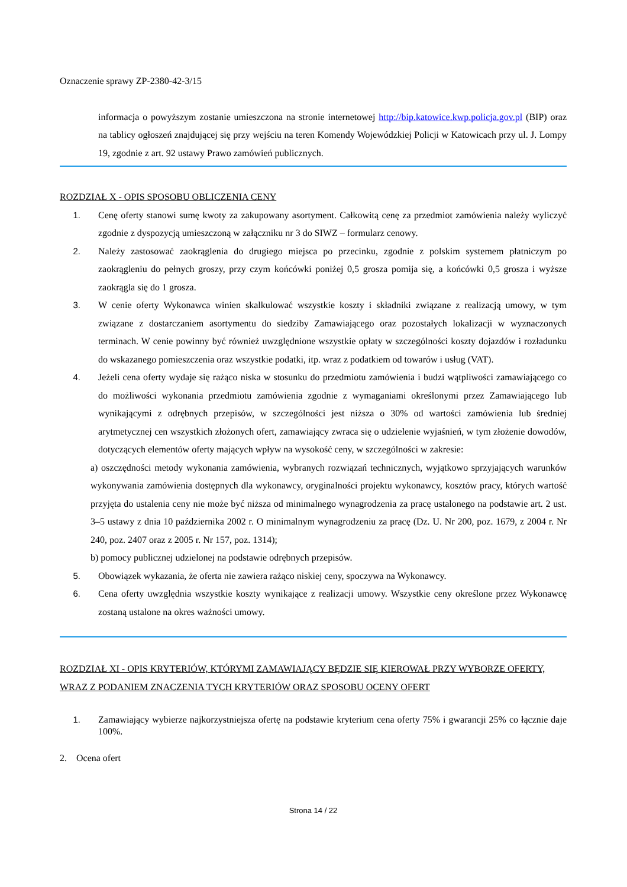Oznaczenie sprawy ZP-2380-42-3/15
informacja o powyższym zostanie umieszczona na stronie internetowej http://bip.katowice.kwp.policja.gov.pl (BIP) oraz na tablicy ogłoszeń znajdującej się przy wejściu na teren Komendy Wojewódzkiej Policji w Katowicach przy ul. J. Lompy 19, zgodnie z art. 92 ustawy Prawo zamówień publicznych.
ROZDZIAŁ X - OPIS SPOSOBU OBLICZENIA CENY
1. Cenę oferty stanowi sumę kwoty za zakupowany asortyment. Całkowitą cenę za przedmiot zamówienia należy wyliczyć zgodnie z dyspozycją umieszczoną w załączniku nr 3 do SIWZ – formularz cenowy.
2. Należy zastosować zaokrąglenia do drugiego miejsca po przecinku, zgodnie z polskim systemem płatniczym po zaokrągleniu do pełnych groszy, przy czym końcówki poniżej 0,5 grosza pomija się, a końcówki 0,5 grosza i wyższe zaokrągla się do 1 grosza.
3. W cenie oferty Wykonawca winien skalkulować wszystkie koszty i składniki związane z realizacją umowy, w tym związane z dostarczaniem asortymentu do siedziby Zamawiającego oraz pozostałych lokalizacji w wyznaczonych terminach. W cenie powinny być również uwzględnione wszystkie opłaty w szczególności koszty dojazdów i rozładunku do wskazanego pomieszczenia oraz wszystkie podatki, itp. wraz z podatkiem od towarów i usług (VAT).
4. Jeżeli cena oferty wydaje się rażąco niska w stosunku do przedmiotu zamówienia i budzi wątpliwości zamawiającego co do możliwości wykonania przedmiotu zamówienia zgodnie z wymaganiami określonymi przez Zamawiającego lub wynikającymi z odrębnych przepisów, w szczególności jest niższa o 30% od wartości zamówienia lub średniej arytmetycznej cen wszystkich złożonych ofert, zamawiający zwraca się o udzielenie wyjaśnień, w tym złożenie dowodów, dotyczących elementów oferty mających wpływ na wysokość ceny, w szczególności w zakresie:
a) oszczędności metody wykonania zamówienia, wybranych rozwiązań technicznych, wyjątkowo sprzyjających warunków wykonywania zamówienia dostępnych dla wykonawcy, oryginalności projektu wykonawcy, kosztów pracy, których wartość przyjęta do ustalenia ceny nie może być niższa od minimalnego wynagrodzenia za pracę ustalonego na podstawie art. 2 ust. 3–5 ustawy z dnia 10 października 2002 r. O minimalnym wynagrodzeniu za pracę (Dz. U. Nr 200, poz. 1679, z 2004 r. Nr 240, poz. 2407 oraz z 2005 r. Nr 157, poz. 1314);
b) pomocy publicznej udzielonej na podstawie odrębnych przepisów.
5. Obowiązek wykazania, że oferta nie zawiera rażąco niskiej ceny, spoczywa na Wykonawcy.
6. Cena oferty uwzględnia wszystkie koszty wynikające z realizacji umowy. Wszystkie ceny określone przez Wykonawcę zostaną ustalone na okres ważności umowy.
ROZDZIAŁ XI - OPIS KRYTERIÓW, KTÓRYMI ZAMAWIAJĄCY BĘDZIE SIĘ KIEROWAŁ PRZY WYBORZE OFERTY, WRAZ Z PODANIEM ZNACZENIA TYCH KRYTERIÓW ORAZ SPOSOBU OCENY OFERT
1. Zamawiający wybierze najkorzystniejsza ofertę na podstawie kryterium cena oferty 75% i gwarancji 25% co łącznie daje 100%.
2. Ocena ofert
Strona 14 / 22